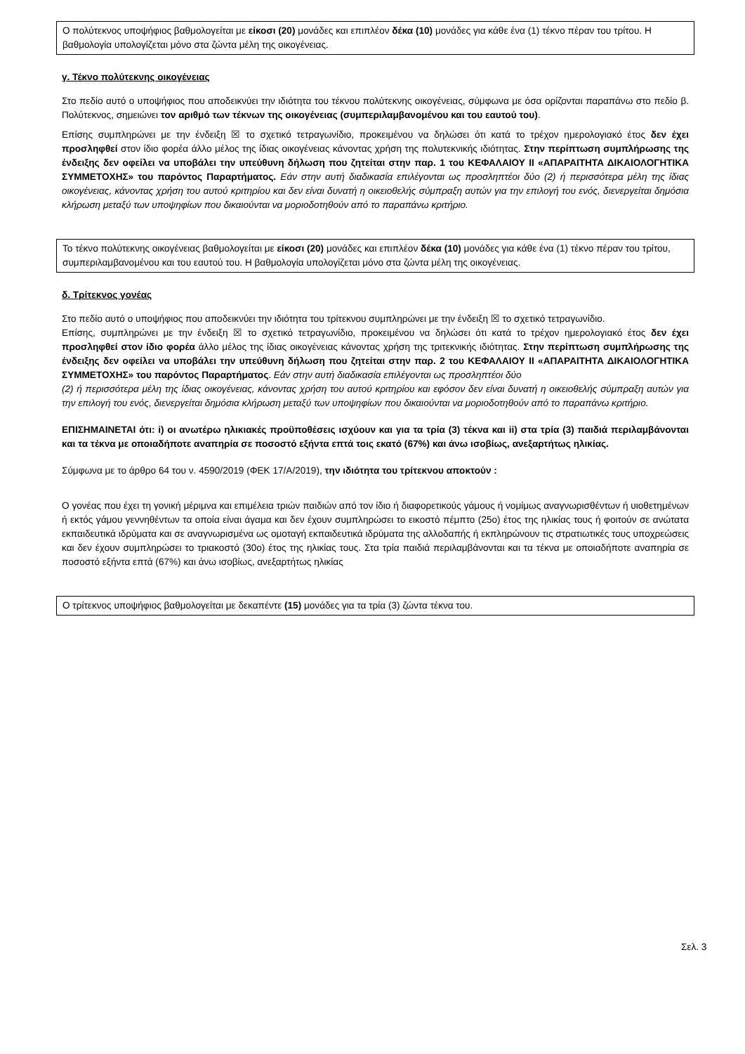Ο πολύτεκνος υποψήφιος βαθμολογείται με είκοσι (20) μονάδες και επιπλέον δέκα (10) μονάδες για κάθε ένα (1) τέκνο πέραν του τρίτου. Η βαθμολογία υπολογίζεται μόνο στα ζώντα μέλη της οικογένειας.
γ. Τέκνο πολύτεκνης οικογένειας
Στο πεδίο αυτό ο υποψήφιος που αποδεικνύει την ιδιότητα του τέκνου πολύτεκνης οικογένειας, σύμφωνα με όσα ορίζονται παραπάνω στο πεδίο β. Πολύτεκνος, σημειώνει τον αριθμό των τέκνων της οικογένειας (συμπεριλαμβανομένου και του εαυτού του).
Επίσης συμπληρώνει με την ένδειξη ☒ το σχετικό τετραγωνίδιο, προκειμένου να δηλώσει ότι κατά το τρέχον ημερολογιακό έτος δεν έχει προσληφθεί στον ίδιο φορέα άλλο μέλος της ίδιας οικογένειας κάνοντας χρήση της πολυτεκνικής ιδιότητας. Στην περίπτωση συμπλήρωσης της ένδειξης δεν οφείλει να υποβάλει την υπεύθυνη δήλωση που ζητείται στην παρ. 1 του ΚΕΦΑΛΑΙΟΥ ΙΙ «ΑΠΑΡΑΙΤΗΤΑ ΔΙΚΑΙΟΛΟΓΗΤΙΚΑ ΣΥΜΜΕΤΟΧΗΣ» του παρόντος Παραρτήματος. Εάν στην αυτή διαδικασία επιλέγονται ως προσληπτέοι δύο (2) ή περισσότερα μέλη της ίδιας οικογένειας, κάνοντας χρήση του αυτού κριτηρίου και δεν είναι δυνατή η οικειοθελής σύμπραξη αυτών για την επιλογή του ενός, διενεργείται δημόσια κλήρωση μεταξύ των υποψηφίων που δικαιούνται να μοριοδοτηθούν από το παραπάνω κριτήριο.
Το τέκνο πολύτεκνης οικογένειας βαθμολογείται με είκοσι (20) μονάδες και επιπλέον δέκα (10) μονάδες για κάθε ένα (1) τέκνο πέραν του τρίτου, συμπεριλαμβανομένου και του εαυτού του. Η βαθμολογία υπολογίζεται μόνο στα ζώντα μέλη της οικογένειας.
δ. Τρίτεκνος γονέας
Στο πεδίο αυτό ο υποψήφιος που αποδεικνύει την ιδιότητα του τρίτεκνου συμπληρώνει με την ένδειξη ☒ το σχετικό τετραγωνίδιο.
Επίσης, συμπληρώνει με την ένδειξη ☒ το σχετικό τετραγωνίδιο, προκειμένου να δηλώσει ότι κατά το τρέχον ημερολογιακό έτος δεν έχει προσληφθεί στον ίδιο φορέα άλλο μέλος της ίδιας οικογένειας κάνοντας χρήση της τριτεκνικής ιδιότητας. Στην περίπτωση συμπλήρωσης της ένδειξης δεν οφείλει να υποβάλει την υπεύθυνη δήλωση που ζητείται στην παρ. 2 του ΚΕΦΑΛΑΙΟΥ ΙΙ «ΑΠΑΡΑΙΤΗΤΑ ΔΙΚΑΙΟΛΟΓΗΤΙΚΑ ΣΥΜΜΕΤΟΧΗΣ» του παρόντος Παραρτήματος. Εάν στην αυτή διαδικασία επιλέγονται ως προσληπτέοι δύο
(2) ή περισσότερα μέλη της ίδιας οικογένειας, κάνοντας χρήση του αυτού κριτηρίου και εφόσον δεν είναι δυνατή η οικειοθελής σύμπραξη αυτών για την επιλογή του ενός, διενεργείται δημόσια κλήρωση μεταξύ των υποψηφίων που δικαιούνται να μοριοδοτηθούν από το παραπάνω κριτήριο.
ΕΠΙΣΗΜΑΙΝΕΤΑΙ ότι: i) οι ανωτέρω ηλικιακές προϋποθέσεις ισχύουν και για τα τρία (3) τέκνα και ii) στα τρία (3) παιδιά περιλαμβάνονται και τα τέκνα με οποιαδήποτε αναπηρία σε ποσοστό εξήντα επτά τοις εκατό (67%) και άνω ισοβίως, ανεξαρτήτως ηλικίας.
Σύμφωνα με το άρθρο 64 του ν. 4590/2019 (ΦΕΚ 17/Α/2019), την ιδιότητα του τρίτεκνου αποκτούν :
Ο γονέας που έχει τη γονική μέριμνα και επιμέλεια τριών παιδιών από τον ίδιο ή διαφορετικούς γάμους ή νομίμως αναγνωρισθέντων ή υιοθετημένων ή εκτός γάμου γεννηθέντων τα οποία είναι άγαμα και δεν έχουν συμπληρώσει το εικοστό πέμπτο (25ο) έτος της ηλικίας τους ή φοιτούν σε ανώτατα εκπαιδευτικά ιδρύματα και σε αναγνωρισμένα ως ομοταγή εκπαιδευτικά ιδρύματα της αλλοδαπής ή εκπληρώνουν τις στρατιωτικές τους υποχρεώσεις και δεν έχουν συμπληρώσει το τριακοστό (30ο) έτος της ηλικίας τους. Στα τρία παιδιά περιλαμβάνονται και τα τέκνα με οποιαδήποτε αναπηρία σε ποσοστό εξήντα επτά (67%) και άνω ισοβίως, ανεξαρτήτως ηλικίας
Ο τρίτεκνος υποψήφιος βαθμολογείται με δεκαπέντε (15) μονάδες για τα τρία (3) ζώντα τέκνα του.
Σελ. 3